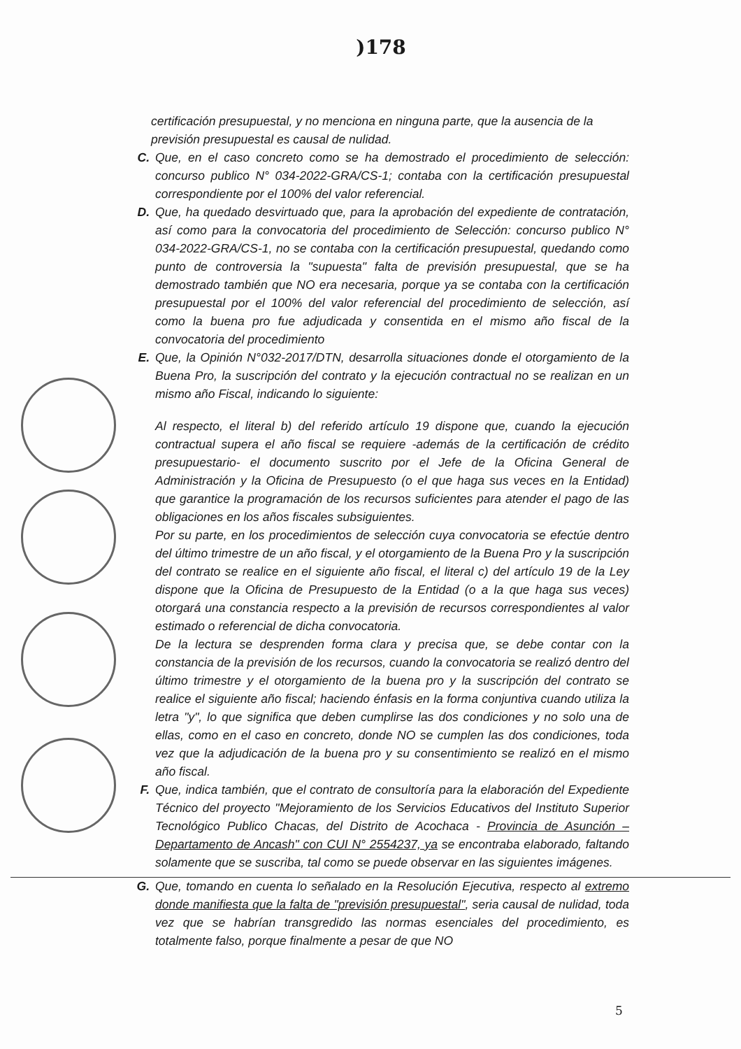)178
certificación presupuestal, y no menciona en ninguna parte, que la ausencia de la previsión presupuestal es causal de nulidad.
C. Que, en el caso concreto como se ha demostrado el procedimiento de selección: concurso publico N° 034-2022-GRA/CS-1; contaba con la certificación presupuestal correspondiente por el 100% del valor referencial.
D. Que, ha quedado desvirtuado que, para la aprobación del expediente de contratación, así como para la convocatoria del procedimiento de Selección: concurso publico N° 034-2022-GRA/CS-1, no se contaba con la certificación presupuestal, quedando como punto de controversia la "supuesta" falta de previsión presupuestal, que se ha demostrado también que NO era necesaria, porque ya se contaba con la certificación presupuestal por el 100% del valor referencial del procedimiento de selección, así como la buena pro fue adjudicada y consentida en el mismo año fiscal de la convocatoria del procedimiento
E. Que, la Opinión N°032-2017/DTN, desarrolla situaciones donde el otorgamiento de la Buena Pro, la suscripción del contrato y la ejecución contractual no se realizan en un mismo año Fiscal, indicando lo siguiente:
Al respecto, el literal b) del referido artículo 19 dispone que, cuando la ejecución contractual supera el año fiscal se requiere -además de la certificación de crédito presupuestario- el documento suscrito por el Jefe de la Oficina General de Administración y la Oficina de Presupuesto (o el que haga sus veces en la Entidad) que garantice la programación de los recursos suficientes para atender el pago de las obligaciones en los años fiscales subsiguientes.
Por su parte, en los procedimientos de selección cuya convocatoria se efectúe dentro del último trimestre de un año fiscal, y el otorgamiento de la Buena Pro y la suscripción del contrato se realice en el siguiente año fiscal, el literal c) del artículo 19 de la Ley dispone que la Oficina de Presupuesto de la Entidad (o a la que haga sus veces) otorgará una constancia respecto a la previsión de recursos correspondientes al valor estimado o referencial de dicha convocatoria.
De la lectura se desprenden forma clara y precisa que, se debe contar con la constancia de la previsión de los recursos, cuando la convocatoria se realizó dentro del último trimestre y el otorgamiento de la buena pro y la suscripción del contrato se realice el siguiente año fiscal; haciendo énfasis en la forma conjuntiva cuando utiliza la letra "y", lo que significa que deben cumplirse las dos condiciones y no solo una de ellas, como en el caso en concreto, donde NO se cumplen las dos condiciones, toda vez que la adjudicación de la buena pro y su consentimiento se realizó en el mismo año fiscal.
F. Que, indica también, que el contrato de consultoría para la elaboración del Expediente Técnico del proyecto "Mejoramiento de los Servicios Educativos del Instituto Superior Tecnológico Publico Chacas, del Distrito de Acochaca - Provincia de Asunción – Departamento de Ancash" con CUI N° 2554237, ya se encontraba elaborado, faltando solamente que se suscriba, tal como se puede observar en las siguientes imágenes.
G. Que, tomando en cuenta lo señalado en la Resolución Ejecutiva, respecto al extremo donde manifiesta que la falta de "previsión presupuestal", seria causal de nulidad, toda vez que se habrían transgredido las normas esenciales del procedimiento, es totalmente falso, porque finalmente a pesar de que NO
5